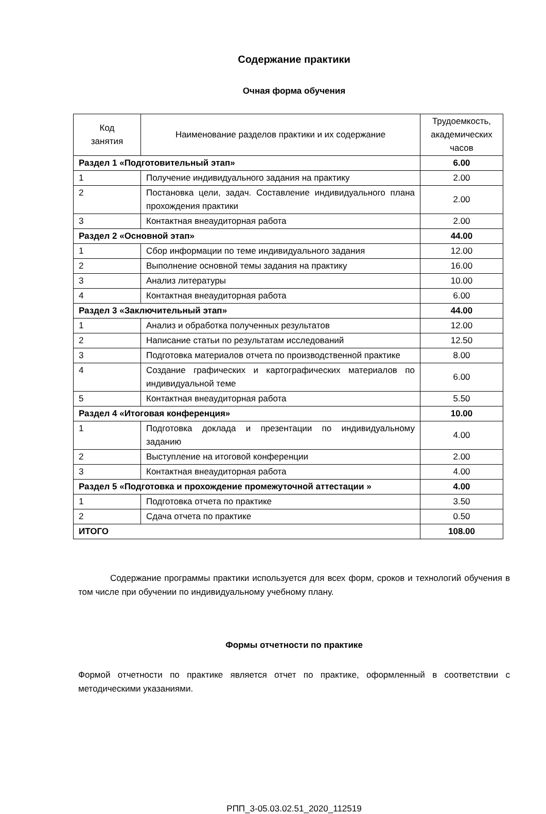Содержание практики
Очная форма обучения
| Код занятия | Наименование разделов практики и их содержание | Трудоемкость, академических часов |
| --- | --- | --- |
| Раздел 1 «Подготовительный этап» | | 6.00 |
| 1 | Получение индивидуального задания на практику | 2.00 |
| 2 | Постановка цели, задач. Составление индивидуального плана прохождения практики | 2.00 |
| 3 | Контактная внеаудиторная работа | 2.00 |
| Раздел 2 «Основной этап» | | 44.00 |
| 1 | Сбор информации по теме индивидуального задания | 12.00 |
| 2 | Выполнение основной темы задания на практику | 16.00 |
| 3 | Анализ литературы | 10.00 |
| 4 | Контактная внеаудиторная работа | 6.00 |
| Раздел 3 «Заключительный этап» | | 44.00 |
| 1 | Анализ и обработка полученных результатов | 12.00 |
| 2 | Написание статьи по результатам исследований | 12.50 |
| 3 | Подготовка материалов отчета по производственной практике | 8.00 |
| 4 | Создание графических и картографических материалов по индивидуальной теме | 6.00 |
| 5 | Контактная внеаудиторная работа | 5.50 |
| Раздел 4 «Итоговая конференция» | | 10.00 |
| 1 | Подготовка доклада и презентации по индивидуальному заданию | 4.00 |
| 2 | Выступление на итоговой конференции | 2.00 |
| 3 | Контактная внеаудиторная работа | 4.00 |
| Раздел 5 «Подготовка и прохождение промежуточной аттестации » | | 4.00 |
| 1 | Подготовка отчета по практике | 3.50 |
| 2 | Сдача отчета по практике | 0.50 |
| ИТОГО | | 108.00 |
Содержание программы практики используется для всех форм, сроков и технологий обучения в том числе при обучении по индивидуальному учебному плану.
Формы отчетности по практике
Формой отчетности по практике является отчет по практике, оформленный в соответствии с методическими указаниями.
РПП_3-05.03.02.51_2020_112519